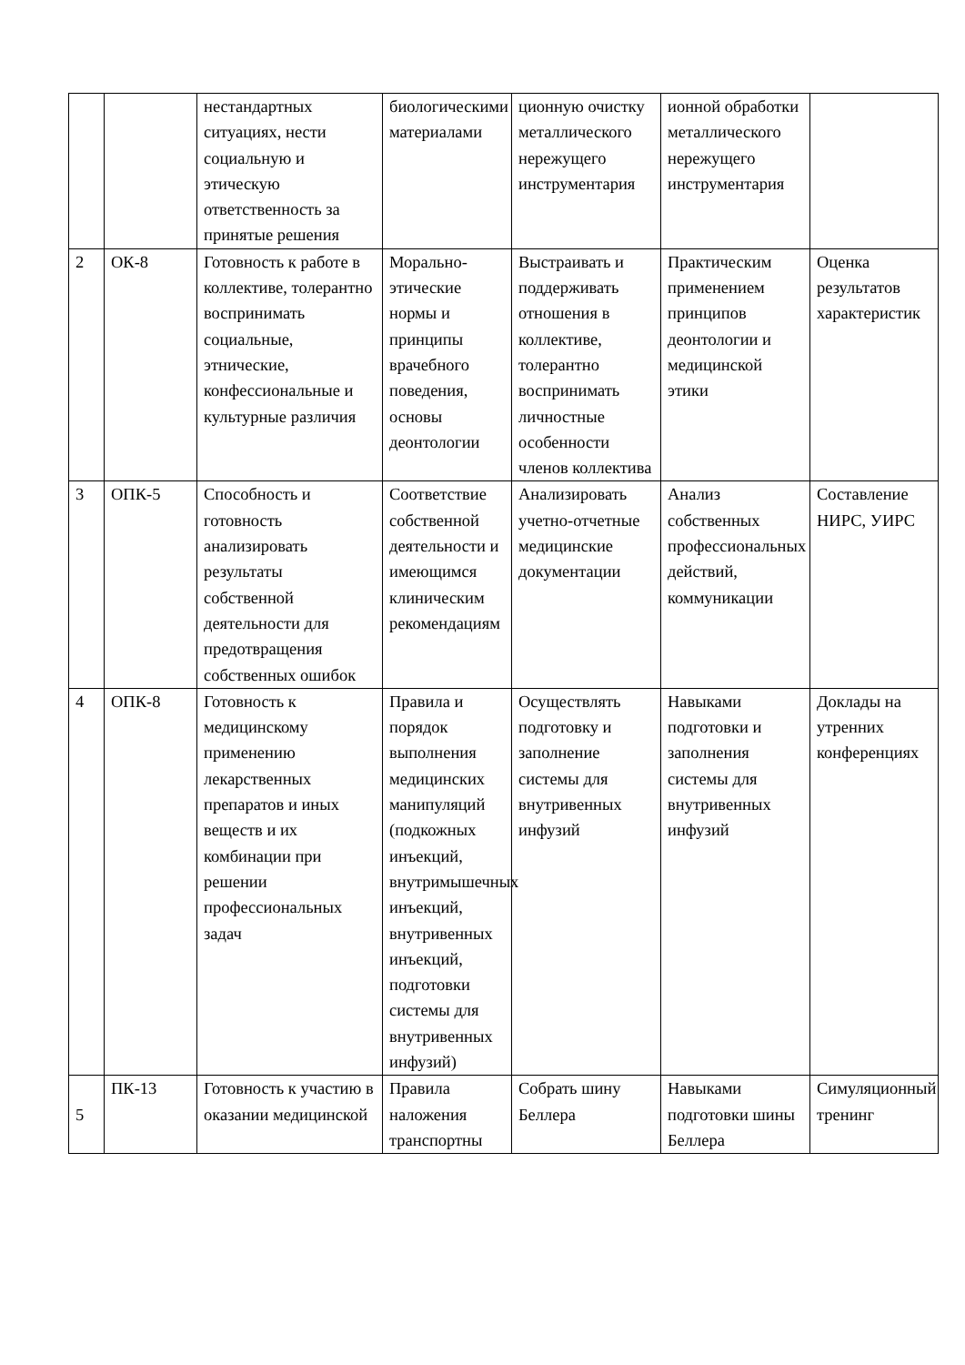| | | нестандартных ситуациях, нести социальную и этическую ответственность за принятые решения | биологическими материалами | ционную очистку металлического нережущего инструментария | ионной обработки металлического нережущего инструментария | |
| 2 | ОК-8 | Готовность к работе в коллективе, толерантно воспринимать социальные, этнические, конфессиональные и культурные различия | Морально-этические нормы и принципы врачебного поведения, основы деонтологии | Выстраивать и поддерживать отношения в коллективе, толерантно воспринимать личностные особенности членов коллектива | Практическим применением принципов деонтологии и медицинской этики | Оценка результатов характеристик |
| 3 | ОПК-5 | Способность и готовность анализировать результаты собственной деятельности для предотвращения собственных ошибок | Соответствие собственной деятельности и имеющимся клиническим рекомендациям | Анализировать учетно-отчетные медицинские документации | Анализ собственных профессиональных действий, коммуникации | Составление НИРС, УИРС |
| 4 | ОПК-8 | Готовность к медицинскому применению лекарственных препаратов и иных веществ и их комбинации при решении профессиональных задач | Правила и порядок выполнения медицинских манипуляций (подкожных инъекций, внутримышечных инъекций, внутривенных инъекций, подготовки системы для внутривенных инфузий) | Осуществлять подготовку и заполнение системы для внутривенных инфузий | Навыками подготовки и заполнения системы для внутривенных инфузий | Доклады на утренних конференциях |
| 5 | ПК-13 | Готовность к участию в оказании медицинской | Правила наложения транспортны | Собрать шину Беллера | Навыками подготовки шины Беллера | Симуляционный тренинг |